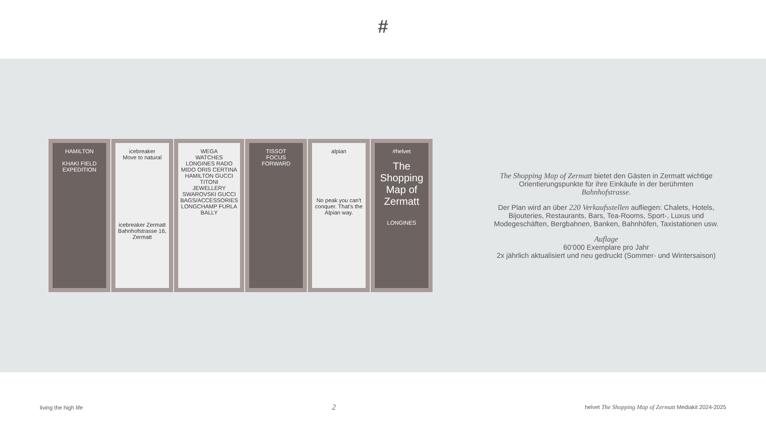#
HAMILTON
KHAKI FIELD EXPEDITION
icebreaker
Move to natural
icebreaker Zermatt
Bahnhofstrasse 16, Zermatt
WEGA
WATCHES
LONGINES RADO MIDO ORIS CERTINA HAMILTON GUCCI TITONI
JEWELLERY
SWAROVSKI GUCCI
BAGS/ACCESSORIES
LONGCHAMP FURLA BALLY
TISSOT
FOCUS FORWARD
alpian
No peak you can't conquer. That's the Alpian way.
#helvet
The Shopping Map of Zermatt
LONGINES
The Shopping Map of Zermatt bietet den Gästen in Zermatt wichtige Orientierungspunkte für ihre Einkäufe in der berühmten Bahnhofstrasse.
Der Plan wird an über 220 Verkaufsstellen aufliegen: Chalets, Hotels, Bijouteries, Restaurants, Bars, Tea-Rooms, Sport-, Luxus und Modegeschäften, Bergbahnen, Banken, Bahnhöfen, Taxistationen usw.
Auflage
60’000 Exemplare pro Jahr
2x jährlich aktualisiert und neu gedruckt (Sommer- und Wintersaison)
living the high life 2 helvet The Shopping Map of Zermatt Mediakit 2024-2025